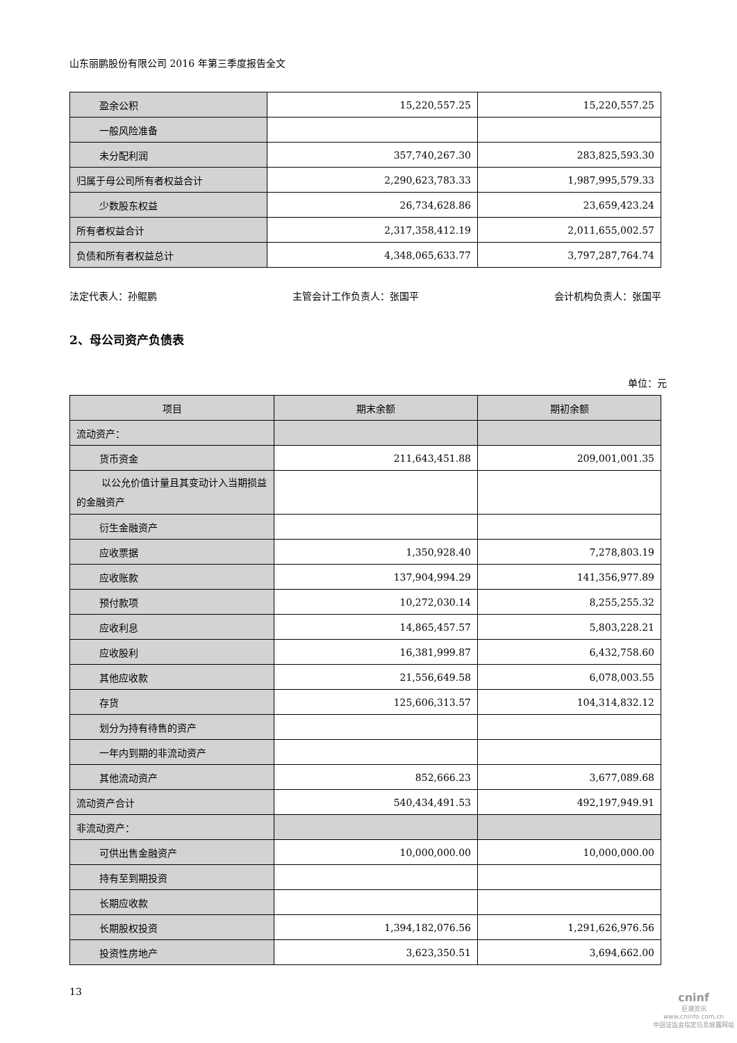山东丽鹏股份有限公司 2016 年第三季度报告全文
| 盈余公积 | 15,220,557.25 | 15,220,557.25 |
| 一般风险准备 | | |
| 未分配利润 | 357,740,267.30 | 283,825,593.30 |
| 归属于母公司所有者权益合计 | 2,290,623,783.33 | 1,987,995,579.33 |
| 少数股东权益 | 26,734,628.86 | 23,659,423.24 |
| 所有者权益合计 | 2,317,358,412.19 | 2,011,655,002.57 |
| 负债和所有者权益总计 | 4,348,065,633.77 | 3,797,287,764.74 |
法定代表人：孙鲲鹏 主管会计工作负责人：张国平 会计机构负责人：张国平
2、母公司资产负债表
单位：元
| 项目 | 期末余额 | 期初余额 |
| --- | --- | --- |
| 流动资产： | | |
| 货币资金 | 211,643,451.88 | 209,001,001.35 |
| 以公允价值计量且其变动计入当期损益的金融资产 | | |
| 衍生金融资产 | | |
| 应收票据 | 1,350,928.40 | 7,278,803.19 |
| 应收账款 | 137,904,994.29 | 141,356,977.89 |
| 预付款项 | 10,272,030.14 | 8,255,255.32 |
| 应收利息 | 14,865,457.57 | 5,803,228.21 |
| 应收股利 | 16,381,999.87 | 6,432,758.60 |
| 其他应收款 | 21,556,649.58 | 6,078,003.55 |
| 存货 | 125,606,313.57 | 104,314,832.12 |
| 划分为持有待售的资产 | | |
| 一年内到期的非流动资产 | | |
| 其他流动资产 | 852,666.23 | 3,677,089.68 |
| 流动资产合计 | 540,434,491.53 | 492,197,949.91 |
| 非流动资产： | | |
| 可供出售金融资产 | 10,000,000.00 | 10,000,000.00 |
| 持有至到期投资 | | |
| 长期应收款 | | |
| 长期股权投资 | 1,394,182,076.56 | 1,291,626,976.56 |
| 投资性房地产 | 3,623,350.51 | 3,694,662.00 |
13
cninf
巨潮资讯
www.cninfo.com.cn
中国证监会指定信息披露网站